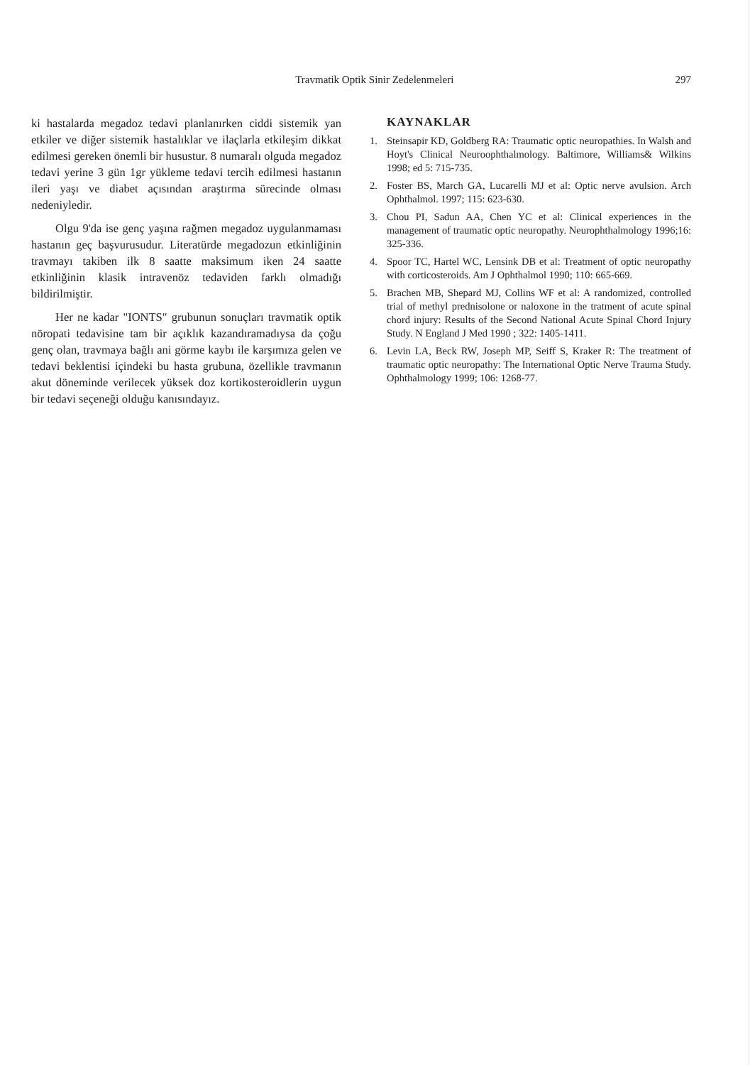Travmatik Optik Sinir Zedelenmeleri 297
ki hastalarda megadoz tedavi planlanırken ciddi sistemik yan etkiler ve diğer sistemik hastalıklar ve ilaçlarla etkileşim dikkat edilmesi gereken önemli bir husustur. 8 numaralı olguda megadoz tedavi yerine 3 gün 1gr yükleme tedavi tercih edilmesi hastanın ileri yaşı ve diabet açısından araştırma sürecinde olması nedeniyledir.
Olgu 9'da ise genç yaşına rağmen megadoz uygulanmaması hastanın geç başvurusudur. Literatürde megadozun etkinliğinin travmayı takiben ilk 8 saatte maksimum iken 24 saatte etkinliğinin klasik intravenöz tedaviden farklı olmadığı bildirilmiştir.
Her ne kadar "IONTS" grubunun sonuçları travmatik optik nöropati tedavisine tam bir açıklık kazandıramadıysa da çoğu genç olan, travmaya bağlı ani görme kaybı ile karşımıza gelen ve tedavi beklentisi içindeki bu hasta grubuna, özellikle travmanın akut döneminde verilecek yüksek doz kortikosteroidlerin uygun bir tedavi seçeneği olduğu kanısındayız.
KAYNAKLAR
1. Steinsapir KD, Goldberg RA: Traumatic optic neuropathies. In Walsh and Hoyt's Clinical Neuroophthalmology. Baltimore, Williams& Wilkins 1998; ed 5: 715-735.
2. Foster BS, March GA, Lucarelli MJ et al: Optic nerve avulsion. Arch Ophthalmol. 1997; 115: 623-630.
3. Chou PI, Sadun AA, Chen YC et al: Clinical experiences in the management of traumatic optic neuropathy. Neurophthalmology 1996;16: 325-336.
4. Spoor TC, Hartel WC, Lensink DB et al: Treatment of optic neuropathy with corticosteroids. Am J Ophthalmol 1990; 110: 665-669.
5. Brachen MB, Shepard MJ, Collins WF et al: A randomized, controlled trial of methyl prednisolone or naloxone in the tratment of acute spinal chord injury: Results of the Second National Acute Spinal Chord Injury Study. N England J Med 1990 ; 322: 1405-1411.
6. Levin LA, Beck RW, Joseph MP, Seiff S, Kraker R: The treatment of traumatic optic neuropathy: The International Optic Nerve Trauma Study. Ophthalmology 1999; 106: 1268-77.